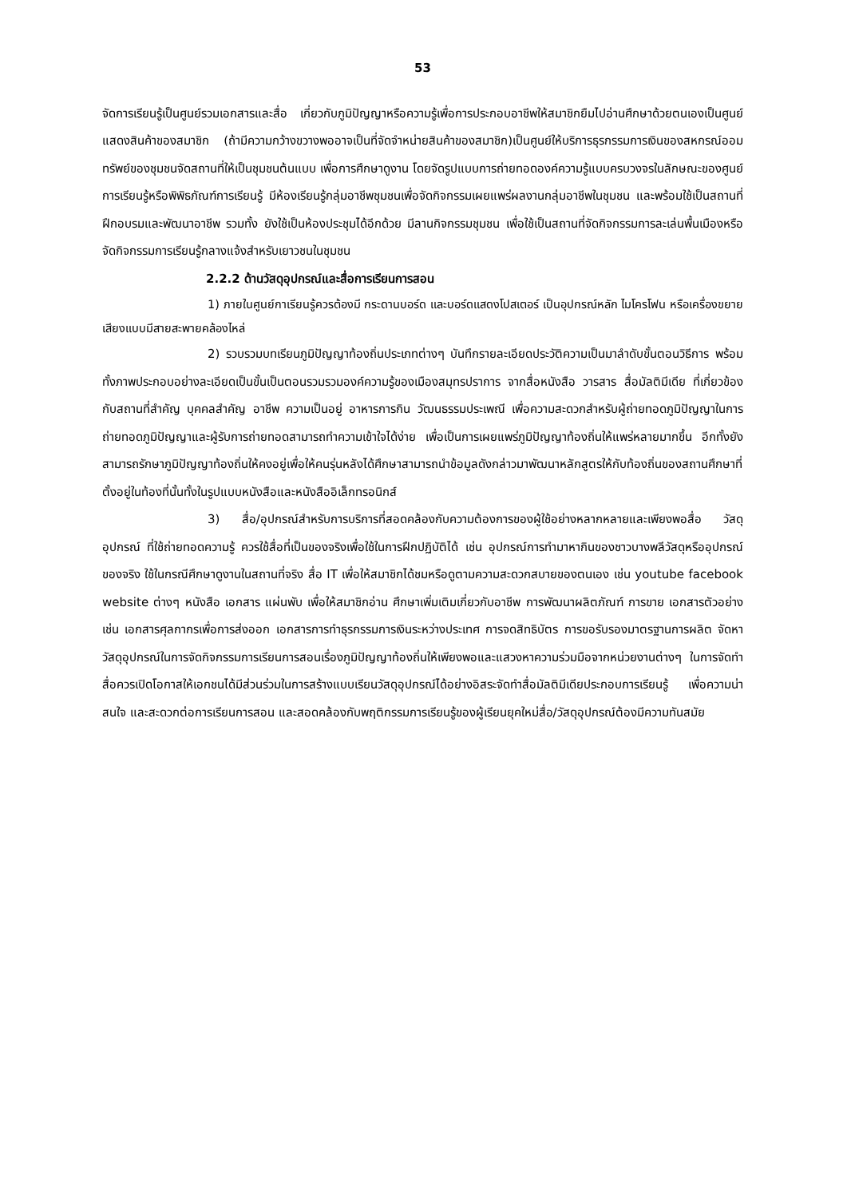53
จัดการเรียนรู้เป็นศูนย์รวมเอกสารและสื่อ เกี่ยวกับภูมิปัญญาหรือความรู้เพื่อการประกอบอาชีพให้สมาชิกยืมไปอ่านศึกษาด้วยตนเองเป็นศูนย์แสดงสินค้าของสมาชิก (ถ้ามีความกว้างขวางพออาจเป็นที่จัดจำหน่ายสินค้าของสมาชิก)เป็นศูนย์ให้บริการธุรกรรมการเงินของสหกรณ์ออมทรัพย์ของชุมชนจัดสถานที่ให้เป็นชุมชนต้นแบบ เพื่อการศึกษาดูงาน โดยจัดรูปแบบการถ่ายทอดองค์ความรู้แบบครบวงจรในลักษณะของศูนย์การเรียนรู้หรือพิพิธภัณฑ์การเรียนรู้ มีห้องเรียนรู้กลุ่มอาชีพชุมชนเพื่อจัดกิจกรรมเผยแพร่ผลงานกลุ่มอาชีพในชุมชน และพร้อมใช้เป็นสถานที่ฝึกอบรมและพัฒนาอาชีพ รวมทั้ง ยังใช้เป็นห้องประชุมได้อีกด้วย มีลานกิจกรรมชุมชน เพื่อใช้เป็นสถานที่จัดกิจกรรมการละเล่นพื้นเมืองหรือจัดกิจกรรมการเรียนรู้กลางแจ้งสำหรับเยาวชนในชุมชน
2.2.2 ด้านวัสดุอุปกรณ์และสื่อการเรียนการสอน
1) ภายในศูนย์กาเรียนรู้ควรต้องมี กระดานบอร์ด และบอร์ดแสดงโปสเตอร์ เป็นอุปกรณ์หลัก ไมโครโฟน หรือเครื่องขยายเสียงแบบมีสายสะพายคล้องไหล่
2) รวบรวมบทเรียนภูมิปัญญาท้องถิ่นประเภทต่างๆ บันทึกรายละเอียดประวัติความเป็นมาลำดับขั้นตอนวิธีการ พร้อมทั้งภาพประกอบอย่างละเอียดเป็นขั้นเป็นตอนรวมรวมองค์ความรู้ของเมืองสมุทรปราการ จากสื่อหนังสือ วารสาร สื่อมัลติมีเดีย ที่เกี่ยวข้องกับสถานที่สำคัญ บุคคลสำคัญ อาชีพ ความเป็นอยู่ อาหารการกิน วัฒนธรรมประเพณี เพื่อความสะดวกสำหรับผู้ถ่ายทอดภูมิปัญญาในการถ่ายทอดภูมิปัญญาและผู้รับการถ่ายทอดสามารถทำความเข้าใจได้ง่าย เพื่อเป็นการเผยแพร่ภูมิปัญญาท้องถิ่นให้แพร่หลายมากขึ้น อีกทั้งยังสามารถรักษาภูมิปัญญาท้องถิ่นให้คงอยู่เพื่อให้คนรุ่นหลังได้ศึกษาสามารถนำข้อมูลดังกล่าวมาพัฒนาหลักสูตรให้กับท้องถิ่นของสถานศึกษาที่ตั้งอยู่ในท้องที่นั้นทั้งในรูปแบบหนังสือและหนังสืออิเล็กทรอนิกส์
3) สื่อ/อุปกรณ์สำหรับการบริการที่สอดคล้องกับความต้องการของผู้ใช้อย่างหลากหลายและเพียงพอสื่อ วัสดุ อุปกรณ์ ที่ใช้ถ่ายทอดความรู้ ควรใช้สื่อที่เป็นของจริงเพื่อใช้ในการฝึกปฏิบัติได้ เช่น อุปกรณ์การทำมาหากินของชาวบางพลีวัสดุหรืออุปกรณ์ของจริง ใช้ในกรณีศึกษาดูงานในสถานที่จริง สื่อ IT เพื่อให้สมาชิกได้ชมหรือดูตามความสะดวกสบายของตนเอง เช่น youtube facebook website ต่างๆ หนังสือ เอกสาร แผ่นพับ เพื่อให้สมาชิกอ่าน ศึกษาเพิ่มเติมเกี่ยวกับอาชีพ การพัฒนาผลิตภัณฑ์ การขาย เอกสารตัวอย่าง เช่น เอกสารศุลกากรเพื่อการส่งออก เอกสารการทำธุรกรรมการเงินระหว่างประเทศ การจดสิทธิบัตร การขอรับรองมาตรฐานการผลิต จัดหาวัสดุอุปกรณ์ในการจัดกิจกรรมการเรียนการสอนเรื่องภูมิปัญญาท้องถิ่นให้เพียงพอและแสวงหาความร่วมมือจากหน่วยงานต่างๆ ในการจัดทำสื่อควรเปิดโอกาสให้เอกชนได้มีส่วนร่วมในการสร้างแบบเรียนวัสดุอุปกรณ์ได้อย่างอิสระจัดทำสื่อมัลติมีเดียประกอบการเรียนรู้ เพื่อความน่าสนใจ และสะดวกต่อการเรียนการสอน และสอดคล้องกับพฤติกรรมการเรียนรู้ของผู้เรียนยุคใหม่สื่อ/วัสดุอุปกรณ์ต้องมีความทันสมัย